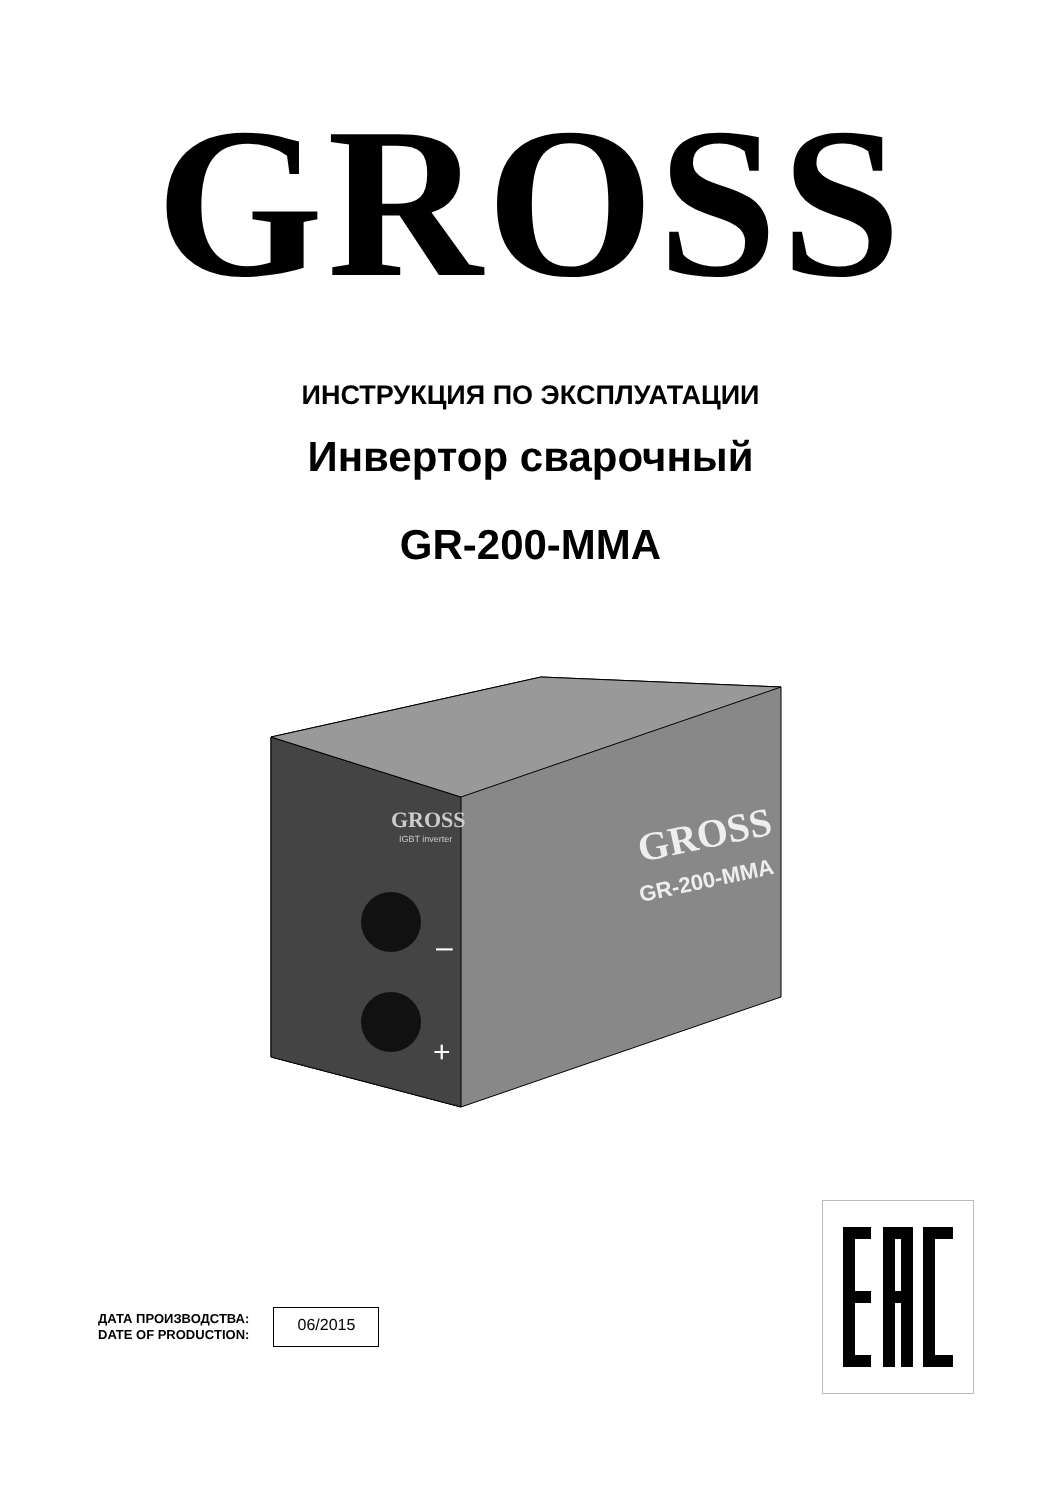GROSS
ИНСТРУКЦИЯ ПО ЭКСПЛУАТАЦИИ
Инвертор сварочный
GR-200-MMA
GROSS
IGBT inverter
GROSS
GR-200-MMA
–
+
ДАТА ПРОИЗВОДСТВА:
DATE OF PRODUCTION:
06/2015